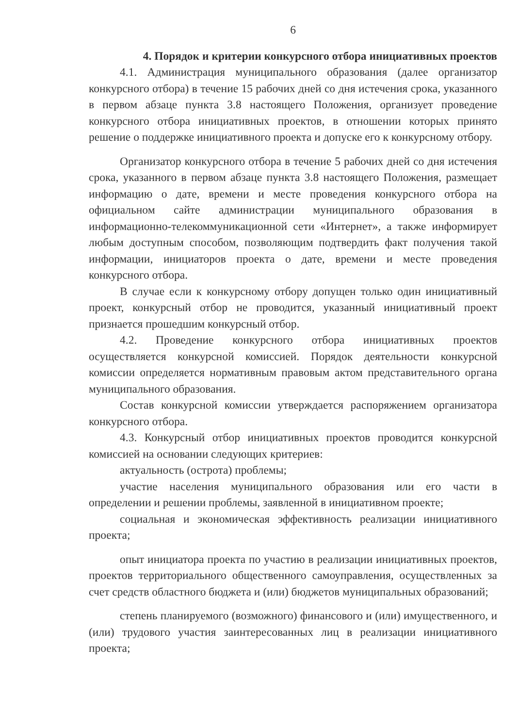6
4. Порядок и критерии конкурсного отбора инициативных проектов
4.1. Администрация муниципального образования (далее организатор конкурсного отбора) в течение 15 рабочих дней со дня истечения срока, указанного в первом абзаце пункта 3.8 настоящего Положения, организует проведение конкурсного отбора инициативных проектов, в отношении которых принято решение о поддержке инициативного проекта и допуске его к конкурсному отбору.
Организатор конкурсного отбора в течение 5 рабочих дней со дня истечения срока, указанного в первом абзаце пункта 3.8 настоящего Положения, размещает информацию о дате, времени и месте проведения конкурсного отбора на официальном сайте администрации муниципального образования в информационно-телекоммуникационной сети «Интернет», а также информирует любым доступным способом, позволяющим подтвердить факт получения такой информации, инициаторов проекта о дате, времени и месте проведения конкурсного отбора.
В случае если к конкурсному отбору допущен только один инициативный проект, конкурсный отбор не проводится, указанный инициативный проект признается прошедшим конкурсный отбор.
4.2. Проведение конкурсного отбора инициативных проектов осуществляется конкурсной комиссией. Порядок деятельности конкурсной комиссии определяется нормативным правовым актом представительного органа муниципального образования.
Состав конкурсной комиссии утверждается распоряжением организатора конкурсного отбора.
4.3. Конкурсный отбор инициативных проектов проводится конкурсной комиссией на основании следующих критериев:
актуальность (острота) проблемы;
участие населения муниципального образования или его части в определении и решении проблемы, заявленной в инициативном проекте;
социальная и экономическая эффективность реализации инициативного проекта;
опыт инициатора проекта по участию в реализации инициативных проектов, проектов территориального общественного самоуправления, осуществленных за счет средств областного бюджета и (или) бюджетов муниципальных образований;
степень планируемого (возможного) финансового и (или) имущественного, и (или) трудового участия заинтересованных лиц в реализации инициативного проекта;